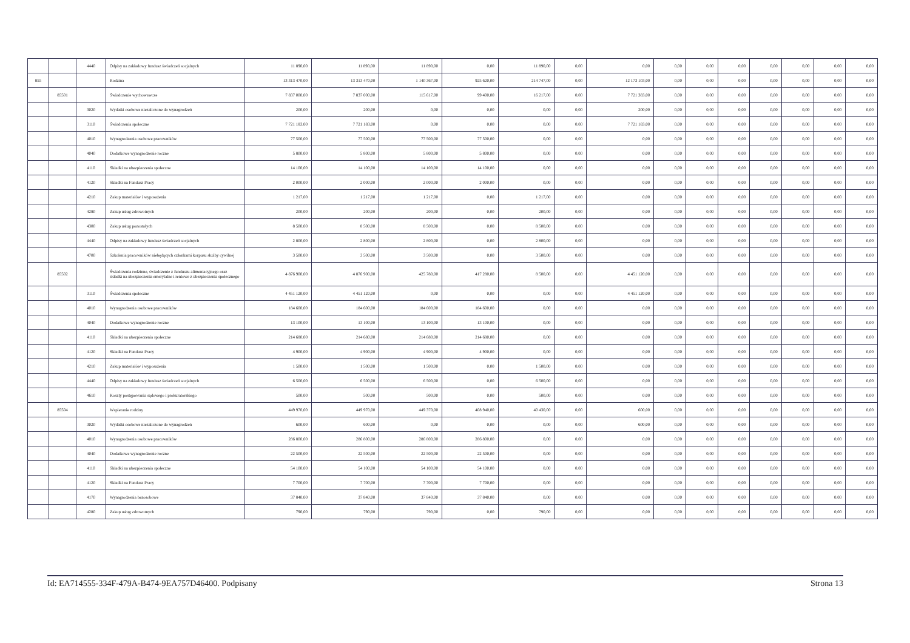| | | 4440 | Odpisy na zakładowy fundusz świadczeń socjalnych | 11 890,00 | 11 890,00 | 11 890,00 | 0,00 | 11 890,00 | 0,00 | 0,00 | 0,00 | 0,00 | 0,00 | 0,00 | 0,00 | 0,00 | 0,00 |
| 855 | | | Rodzina | 13 313 470,00 | 13 313 470,00 | 1 140 367,00 | 925 620,00 | 214 747,00 | 0,00 | 12 173 103,00 | 0,00 | 0,00 | 0,00 | 0,00 | 0,00 | 0,00 | 0,00 |
| | 85501 | | Świadczenie wychowawcze | 7 837 000,00 | 7 837 000,00 | 115 617,00 | 99 400,00 | 16 217,00 | 0,00 | 7 721 383,00 | 0,00 | 0,00 | 0,00 | 0,00 | 0,00 | 0,00 | 0,00 |
| | | 3020 | Wydatki osobowe niezaliczone do wynagrodzeń | 200,00 | 200,00 | 0,00 | 0,00 | 0,00 | 0,00 | 200,00 | 0,00 | 0,00 | 0,00 | 0,00 | 0,00 | 0,00 | 0,00 |
| | | 3110 | Świadczenia społeczne | 7 721 183,00 | 7 721 183,00 | 0,00 | 0,00 | 0,00 | 0,00 | 7 721 183,00 | 0,00 | 0,00 | 0,00 | 0,00 | 0,00 | 0,00 | 0,00 |
| | | 4010 | Wynagrodzenia osobowe pracowników | 77 500,00 | 77 500,00 | 77 500,00 | 77 500,00 | 0,00 | 0,00 | 0,00 | 0,00 | 0,00 | 0,00 | 0,00 | 0,00 | 0,00 | 0,00 |
| | | 4040 | Dodatkowe wynagrodzenie roczne | 5 800,00 | 5 800,00 | 5 800,00 | 5 800,00 | 0,00 | 0,00 | 0,00 | 0,00 | 0,00 | 0,00 | 0,00 | 0,00 | 0,00 | 0,00 |
| | | 4110 | Składki na ubezpieczenia społeczne | 14 100,00 | 14 100,00 | 14 100,00 | 14 100,00 | 0,00 | 0,00 | 0,00 | 0,00 | 0,00 | 0,00 | 0,00 | 0,00 | 0,00 | 0,00 |
| | | 4120 | Składki na Fundusz Pracy | 2 000,00 | 2 000,00 | 2 000,00 | 2 000,00 | 0,00 | 0,00 | 0,00 | 0,00 | 0,00 | 0,00 | 0,00 | 0,00 | 0,00 | 0,00 |
| | | 4210 | Zakup materiałów i wyposażenia | 1 217,00 | 1 217,00 | 1 217,00 | 0,00 | 1 217,00 | 0,00 | 0,00 | 0,00 | 0,00 | 0,00 | 0,00 | 0,00 | 0,00 | 0,00 |
| | | 4280 | Zakup usług zdrowotnych | 200,00 | 200,00 | 200,00 | 0,00 | 200,00 | 0,00 | 0,00 | 0,00 | 0,00 | 0,00 | 0,00 | 0,00 | 0,00 | 0,00 |
| | | 4300 | Zakup usług pozostałych | 8 500,00 | 8 500,00 | 8 500,00 | 0,00 | 8 500,00 | 0,00 | 0,00 | 0,00 | 0,00 | 0,00 | 0,00 | 0,00 | 0,00 | 0,00 |
| | | 4440 | Odpisy na zakładowy fundusz świadczeń socjalnych | 2 800,00 | 2 800,00 | 2 800,00 | 0,00 | 2 800,00 | 0,00 | 0,00 | 0,00 | 0,00 | 0,00 | 0,00 | 0,00 | 0,00 | 0,00 |
| | | 4700 | Szkolenia pracowników niebędących członkami korpusu służby cywilnej | 3 500,00 | 3 500,00 | 3 500,00 | 0,00 | 3 500,00 | 0,00 | 0,00 | 0,00 | 0,00 | 0,00 | 0,00 | 0,00 | 0,00 | 0,00 |
| | 85502 | | Świadczenia rodzinne, świadczenie z funduszu alimentacyjnego oraz składki na ubezpieczenia emerytalne i rentowe z ubezpieczenia społecznego | 4 876 900,00 | 4 876 900,00 | 425 780,00 | 417 280,00 | 8 500,00 | 0,00 | 4 451 120,00 | 0,00 | 0,00 | 0,00 | 0,00 | 0,00 | 0,00 | 0,00 |
| | | 3110 | Świadczenia społeczne | 4 451 120,00 | 4 451 120,00 | 0,00 | 0,00 | 0,00 | 0,00 | 4 451 120,00 | 0,00 | 0,00 | 0,00 | 0,00 | 0,00 | 0,00 | 0,00 |
| | | 4010 | Wynagrodzenia osobowe pracowników | 184 600,00 | 184 600,00 | 184 600,00 | 184 600,00 | 0,00 | 0,00 | 0,00 | 0,00 | 0,00 | 0,00 | 0,00 | 0,00 | 0,00 | 0,00 |
| | | 4040 | Dodatkowe wynagrodzenie roczne | 13 100,00 | 13 100,00 | 13 100,00 | 13 100,00 | 0,00 | 0,00 | 0,00 | 0,00 | 0,00 | 0,00 | 0,00 | 0,00 | 0,00 | 0,00 |
| | | 4110 | Składki na ubezpieczenia społeczne | 214 680,00 | 214 680,00 | 214 680,00 | 214 680,00 | 0,00 | 0,00 | 0,00 | 0,00 | 0,00 | 0,00 | 0,00 | 0,00 | 0,00 | 0,00 |
| | | 4120 | Składki na Fundusz Pracy | 4 900,00 | 4 900,00 | 4 900,00 | 4 900,00 | 0,00 | 0,00 | 0,00 | 0,00 | 0,00 | 0,00 | 0,00 | 0,00 | 0,00 | 0,00 |
| | | 4210 | Zakup materiałów i wyposażenia | 1 500,00 | 1 500,00 | 1 500,00 | 0,00 | 1 500,00 | 0,00 | 0,00 | 0,00 | 0,00 | 0,00 | 0,00 | 0,00 | 0,00 | 0,00 |
| | | 4440 | Odpisy na zakładowy fundusz świadczeń socjalnych | 6 500,00 | 6 500,00 | 6 500,00 | 0,00 | 6 500,00 | 0,00 | 0,00 | 0,00 | 0,00 | 0,00 | 0,00 | 0,00 | 0,00 | 0,00 |
| | | 4610 | Koszty postępowania sądowego i prokuratorskiego | 500,00 | 500,00 | 500,00 | 0,00 | 500,00 | 0,00 | 0,00 | 0,00 | 0,00 | 0,00 | 0,00 | 0,00 | 0,00 | 0,00 |
| | 85504 | | Wspieranie rodziny | 449 970,00 | 449 970,00 | 449 370,00 | 408 940,00 | 40 430,00 | 0,00 | 600,00 | 0,00 | 0,00 | 0,00 | 0,00 | 0,00 | 0,00 | 0,00 |
| | | 3020 | Wydatki osobowe niezaliczone do wynagrodzeń | 600,00 | 600,00 | 0,00 | 0,00 | 0,00 | 0,00 | 600,00 | 0,00 | 0,00 | 0,00 | 0,00 | 0,00 | 0,00 | 0,00 |
| | | 4010 | Wynagrodzenia osobowe pracowników | 286 800,00 | 286 800,00 | 286 800,00 | 286 800,00 | 0,00 | 0,00 | 0,00 | 0,00 | 0,00 | 0,00 | 0,00 | 0,00 | 0,00 | 0,00 |
| | | 4040 | Dodatkowe wynagrodzenie roczne | 22 500,00 | 22 500,00 | 22 500,00 | 22 500,00 | 0,00 | 0,00 | 0,00 | 0,00 | 0,00 | 0,00 | 0,00 | 0,00 | 0,00 | 0,00 |
| | | 4110 | Składki na ubezpieczenia społeczne | 54 100,00 | 54 100,00 | 54 100,00 | 54 100,00 | 0,00 | 0,00 | 0,00 | 0,00 | 0,00 | 0,00 | 0,00 | 0,00 | 0,00 | 0,00 |
| | | 4120 | Składki na Fundusz Pracy | 7 700,00 | 7 700,00 | 7 700,00 | 7 700,00 | 0,00 | 0,00 | 0,00 | 0,00 | 0,00 | 0,00 | 0,00 | 0,00 | 0,00 | 0,00 |
| | | 4170 | Wynagrodzenia bezosobowe | 37 840,00 | 37 840,00 | 37 840,00 | 37 840,00 | 0,00 | 0,00 | 0,00 | 0,00 | 0,00 | 0,00 | 0,00 | 0,00 | 0,00 | 0,00 |
| | | 4280 | Zakup usług zdrowotnych | 790,00 | 790,00 | 790,00 | 0,00 | 790,00 | 0,00 | 0,00 | 0,00 | 0,00 | 0,00 | 0,00 | 0,00 | 0,00 | 0,00 |
Id: EA714555-334F-479A-B474-9EA757D46400. Podpisany Strona 13